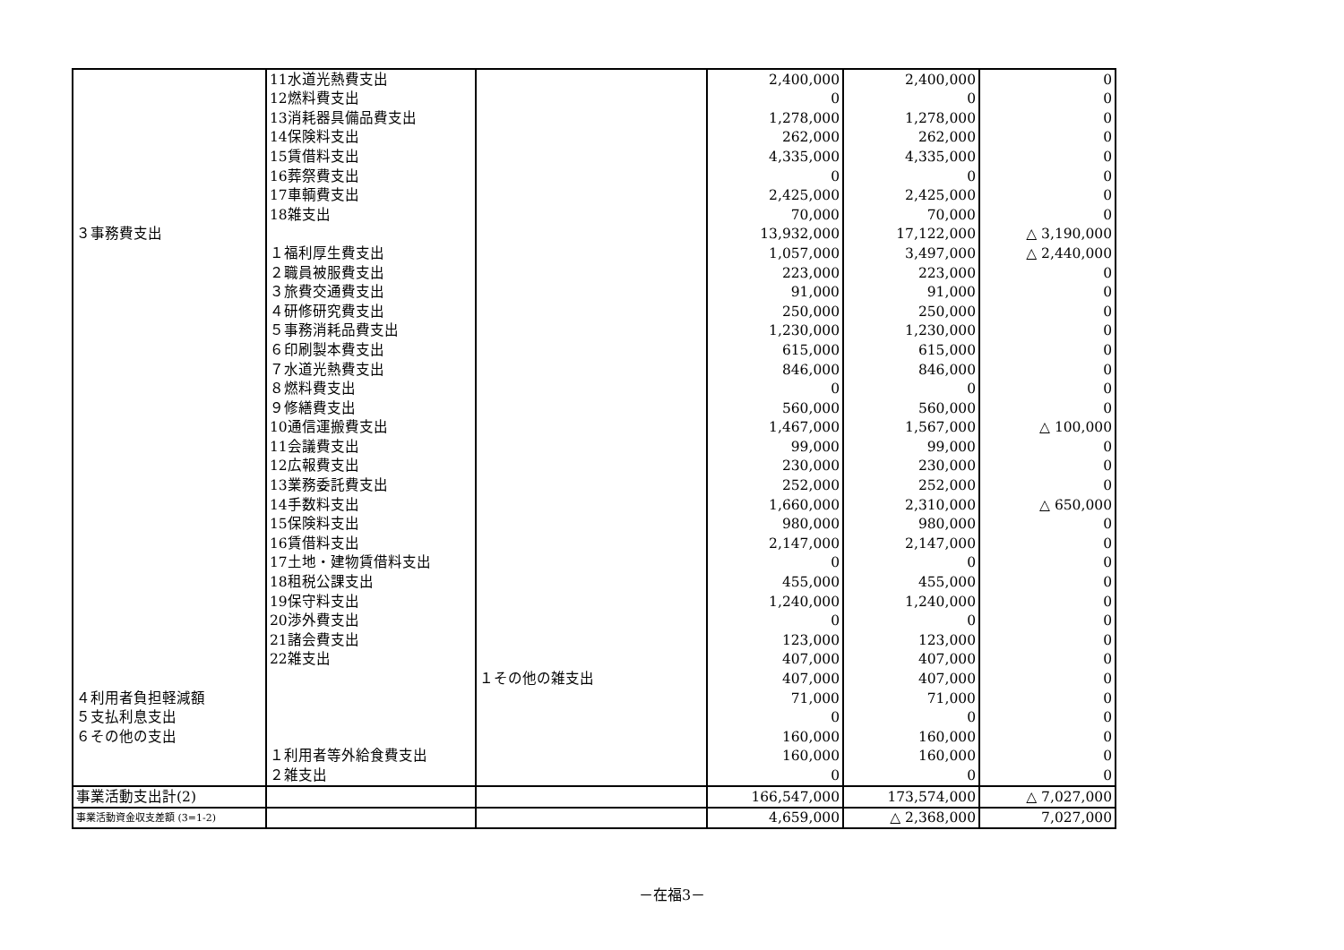| | 11水道光熱費支出 | | 2,400,000 | 2,400,000 | 0 |
| | 12燃料費支出 | | 0 | 0 | 0 |
| | 13消耗器具備品費支出 | | 1,278,000 | 1,278,000 | 0 |
| | 14保険料支出 | | 262,000 | 262,000 | 0 |
| | 15賃借料支出 | | 4,335,000 | 4,335,000 | 0 |
| | 16葬祭費支出 | | 0 | 0 | 0 |
| | 17車輌費支出 | | 2,425,000 | 2,425,000 | 0 |
| | 18雑支出 | | 70,000 | 70,000 | 0 |
| ３事務費支出 | | | 13,932,000 | 17,122,000 | △ 3,190,000 |
| | １福利厚生費支出 | | 1,057,000 | 3,497,000 | △ 2,440,000 |
| | ２職員被服費支出 | | 223,000 | 223,000 | 0 |
| | ３旅費交通費支出 | | 91,000 | 91,000 | 0 |
| | ４研修研究費支出 | | 250,000 | 250,000 | 0 |
| | ５事務消耗品費支出 | | 1,230,000 | 1,230,000 | 0 |
| | ６印刷製本費支出 | | 615,000 | 615,000 | 0 |
| | ７水道光熱費支出 | | 846,000 | 846,000 | 0 |
| | ８燃料費支出 | | 0 | 0 | 0 |
| | ９修繕費支出 | | 560,000 | 560,000 | 0 |
| | 10通信運搬費支出 | | 1,467,000 | 1,567,000 | △ 100,000 |
| | 11会議費支出 | | 99,000 | 99,000 | 0 |
| | 12広報費支出 | | 230,000 | 230,000 | 0 |
| | 13業務委託費支出 | | 252,000 | 252,000 | 0 |
| | 14手数料支出 | | 1,660,000 | 2,310,000 | △ 650,000 |
| | 15保険料支出 | | 980,000 | 980,000 | 0 |
| | 16賃借料支出 | | 2,147,000 | 2,147,000 | 0 |
| | 17土地・建物賃借料支出 | | 0 | 0 | 0 |
| | 18租税公課支出 | | 455,000 | 455,000 | 0 |
| | 19保守料支出 | | 1,240,000 | 1,240,000 | 0 |
| | 20渉外費支出 | | 0 | 0 | 0 |
| | 21諸会費支出 | | 123,000 | 123,000 | 0 |
| | 22雑支出 | | 407,000 | 407,000 | 0 |
| | | １その他の雑支出 | 407,000 | 407,000 | 0 |
| ４利用者負担軽減額 | | | 71,000 | 71,000 | 0 |
| ５支払利息支出 | | | 0 | 0 | 0 |
| ６その他の支出 | | | 160,000 | 160,000 | 0 |
| | １利用者等外給食費支出 | | 160,000 | 160,000 | 0 |
| | ２雑支出 | | 0 | 0 | 0 |
| 事業活動支出計(2) | | | 166,547,000 | 173,574,000 | △ 7,027,000 |
| 事業活動資金収支差額 (3=1-2) | | | 4,659,000 | △ 2,368,000 | 7,027,000 |
－在福3－